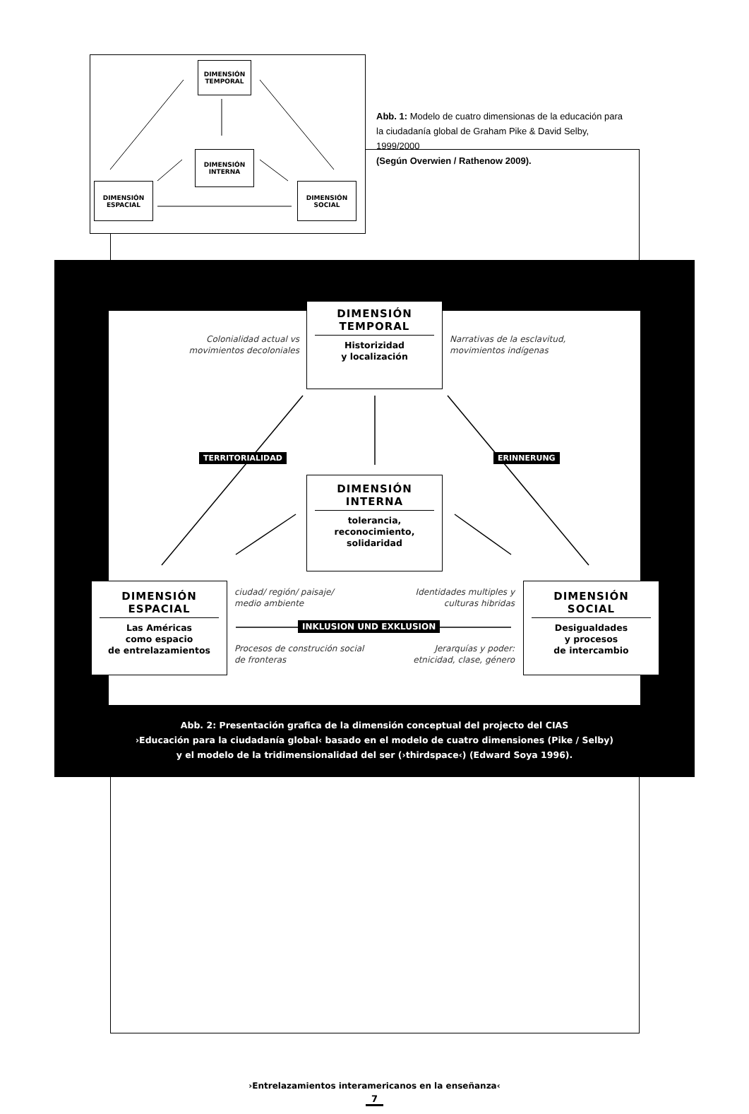DIMENSIÓN
TEMPORAL
DIMENSIÓN
INTERNA
DIMENSIÓN
ESPACIAL
DIMENSIÓN
SOCIAL
Abb. 1: Modelo de cuatro dimensionas de la educación para la ciudadanía global de Graham Pike & David Selby, 1999/2000
(Según Overwien / Rathenow 2009).
DIMENSIÓN TEMPORAL
Historizidad
y localización
Colonialidad actual vs movimientos decoloniales
Narrativas de la esclavitud, movimientos indígenas
TERRITORIALIDAD ERINNERUNG
DIMENSIÓN INTERNA
tolerancia,
reconocimiento,
solidaridad
DIMENSIÓN ESPACIAL
Las Américas
como espacio
de entrelazamientos
ciudad/ región/ paisaje/ medio ambiente
Identidades multiples y culturas hibridas
INKLUSION UND EXKLUSION
Procesos de construción social de fronteras
Jerarquías y poder: etnicidad, clase, género
DIMENSIÓN SOCIAL
Desigualdades
y procesos
de intercambio
Abb. 2: Presentación grafica de la dimensión conceptual del projecto del CIAS
›Educación para la ciudadanía global‹ basado en el modelo de cuatro dimensiones (Pike / Selby)
y el modelo de la tridimensionalidad del ser (›thirdspace‹) (Edward Soya 1996).
›Entrelazamientos interamericanos en la enseñanza‹
7